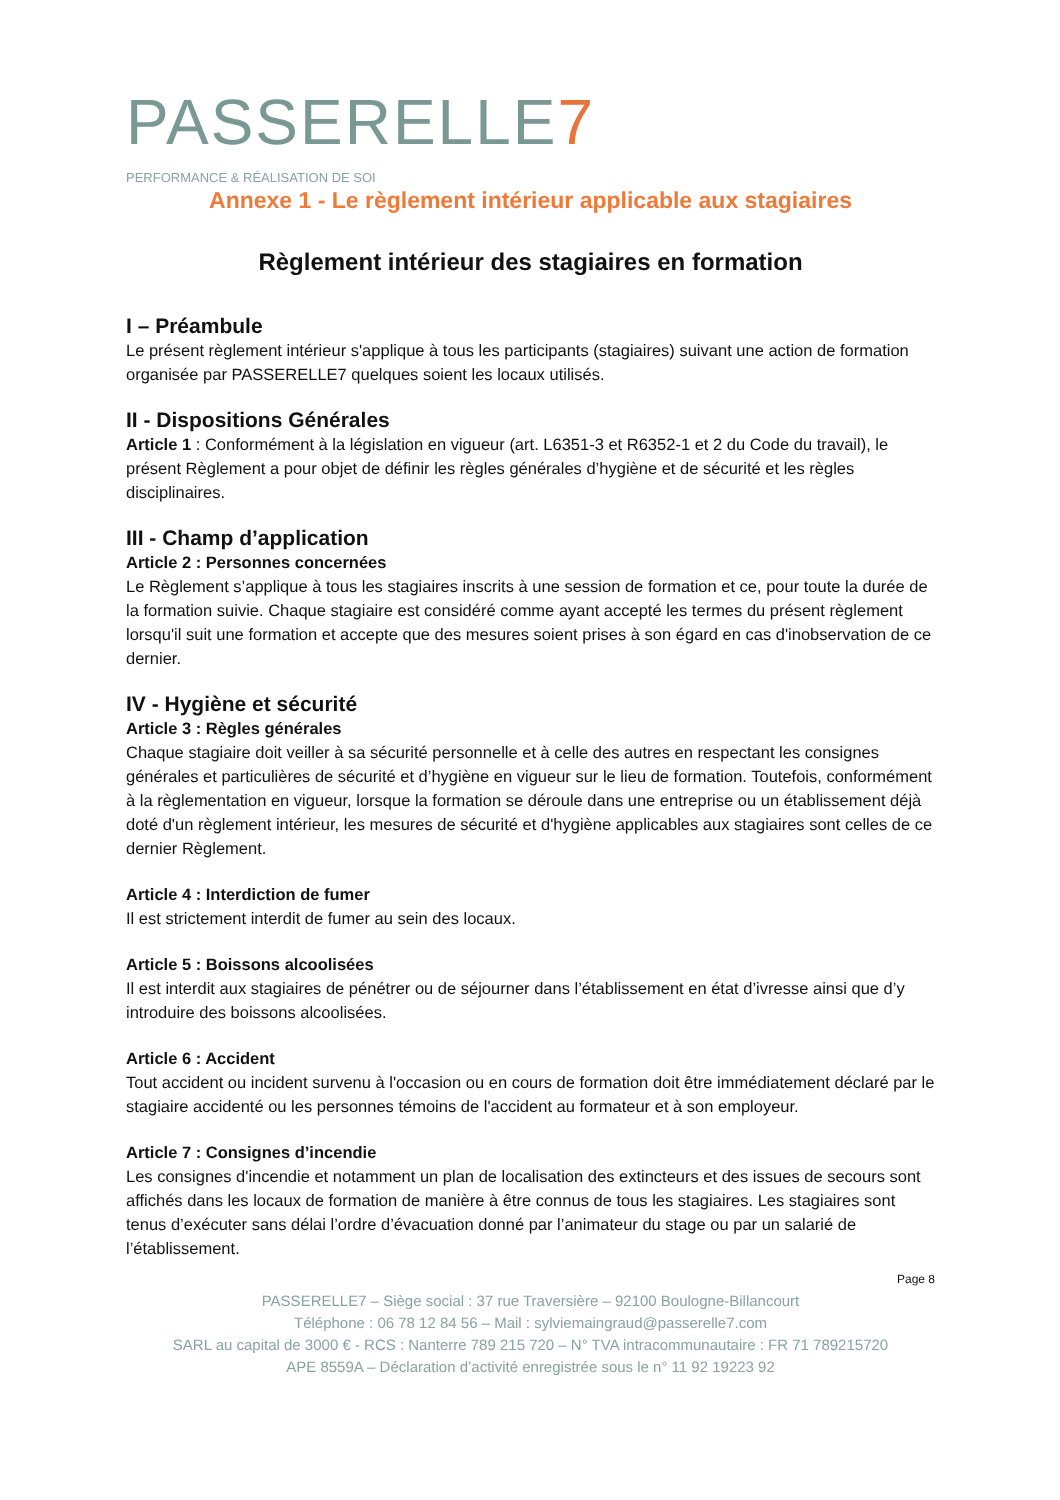PASSERELLE7
PERFORMANCE & RÉALISATION DE SOI
Annexe 1 - Le règlement intérieur applicable aux stagiaires
Règlement intérieur des stagiaires en formation
I – Préambule
Le présent règlement intérieur s'applique à tous les participants (stagiaires) suivant une action de formation organisée par PASSERELLE7 quelques soient les locaux utilisés.
II - Dispositions Générales
Article 1 : Conformément à la législation en vigueur (art. L6351-3 et R6352-1 et 2 du Code du travail), le présent Règlement a pour objet de définir les règles générales d’hygiène et de sécurité et les règles disciplinaires.
III - Champ d’application
Article 2 : Personnes concernées
Le Règlement s’applique à tous les stagiaires inscrits à une session de formation et ce, pour toute la durée de la formation suivie. Chaque stagiaire est considéré comme ayant accepté les termes du présent règlement lorsqu'il suit une formation et accepte que des mesures soient prises à son égard en cas d'inobservation de ce dernier.
IV - Hygiène et sécurité
Article 3 : Règles générales
Chaque stagiaire doit veiller à sa sécurité personnelle et à celle des autres en respectant les consignes générales et particulières de sécurité et d’hygiène en vigueur sur le lieu de formation. Toutefois, conformément à la règlementation en vigueur, lorsque la formation se déroule dans une entreprise ou un établissement déjà doté d'un règlement intérieur, les mesures de sécurité et d'hygiène applicables aux stagiaires sont celles de ce dernier Règlement.
Article 4 : Interdiction de fumer
Il est strictement interdit de fumer au sein des locaux.
Article 5 : Boissons alcoolisées
Il est interdit aux stagiaires de pénétrer ou de séjourner dans l’établissement en état d’ivresse ainsi que d’y introduire des boissons alcoolisées.
Article 6 : Accident
Tout accident ou incident survenu à l'occasion ou en cours de formation doit être immédiatement déclaré par le stagiaire accidenté ou les personnes témoins de l'accident au formateur et à son employeur.
Article 7 : Consignes d’incendie
Les consignes d'incendie et notamment un plan de localisation des extincteurs et des issues de secours sont affichés dans les locaux de formation de manière à être connus de tous les stagiaires. Les stagiaires sont tenus d’exécuter sans délai l’ordre d’évacuation donné par l’animateur du stage ou par un salarié de l’établissement.
Page 8
PASSERELLE7 – Siège social : 37 rue Traversière – 92100 Boulogne-Billancourt
Téléphone : 06 78 12 84 56 – Mail : sylviemaingraud@passerelle7.com
SARL au capital de 3000 € - RCS : Nanterre 789 215 720 – N° TVA intracommunautaire : FR 71 789215720
APE 8559A – Déclaration d’activité enregistrée sous le n° 11 92 19223 92